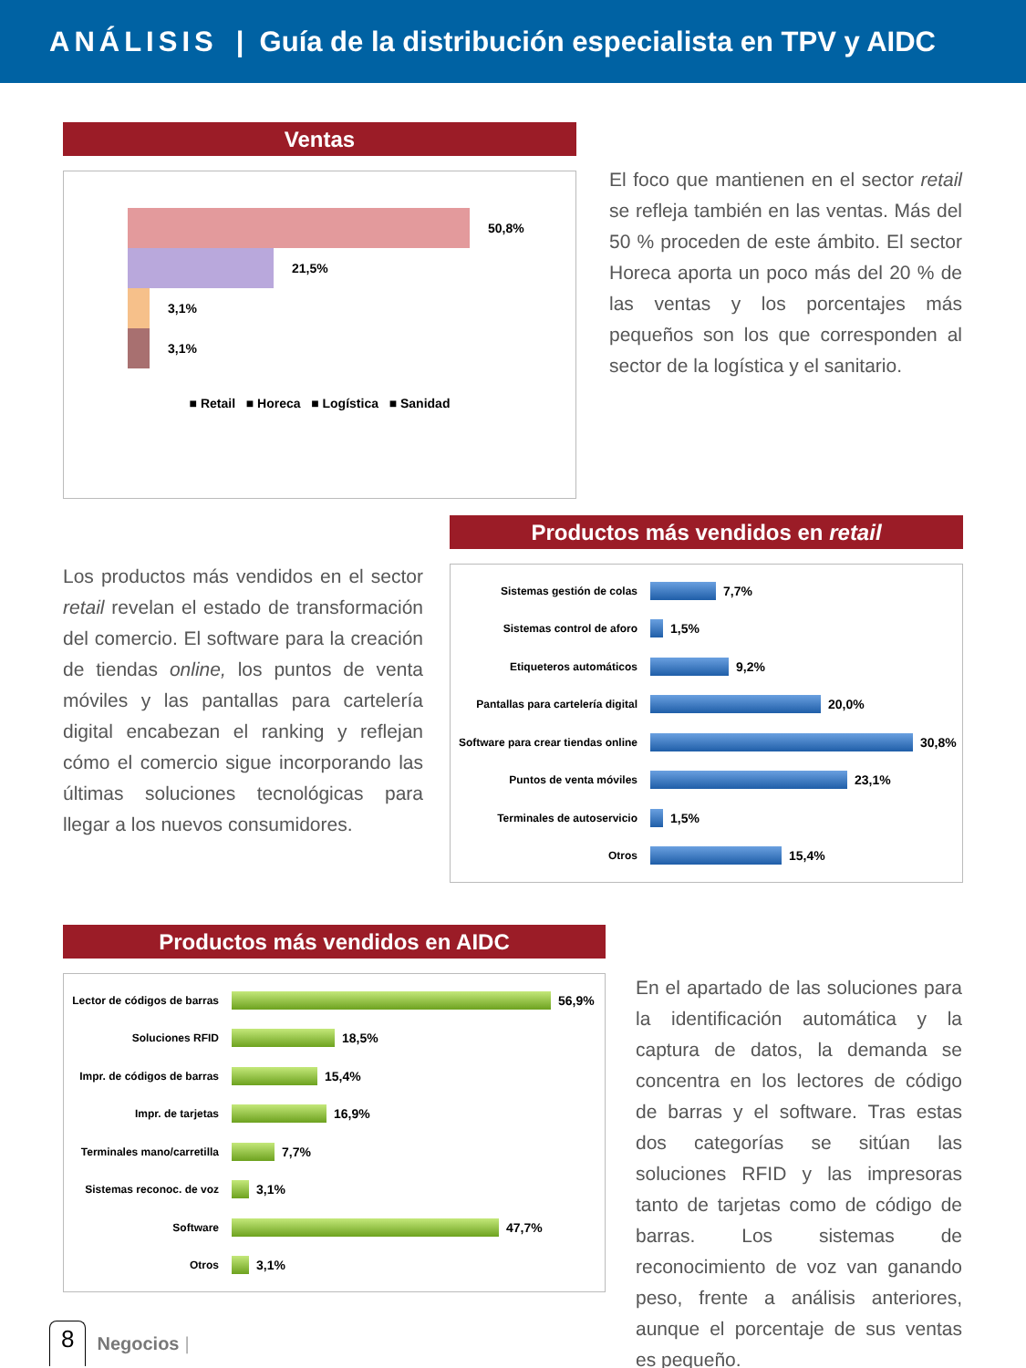ANÁLISIS | Guía de la distribución especialista en TPV y AIDC
Ventas
50,8%
21,5%
3,1%
3,1%
■ Retail ■ Horeca ■ Logística ■ Sanidad
El foco que mantienen en el sector retail se refleja también en las ventas. Más del 50 % proceden de este ámbito. El sector Horeca aporta un poco más del 20 % de las ventas y los porcentajes más pequeños son los que corresponden al sector de la logística y el sanitario.
Los productos más vendidos en el sector retail revelan el estado de transformación del comercio. El software para la creación de tiendas online, los puntos de venta móviles y las pantallas para cartelería digital encabezan el ranking y reflejan cómo el comercio sigue incorporando las últimas soluciones tecnológicas para llegar a los nuevos consumidores.
Productos más vendidos en retail
Sistemas gestión de colas
7,7%
Sistemas control de aforo
1,5%
Etiqueteros automáticos
9,2%
Pantallas para cartelería digital
20,0%
Software para crear tiendas online
30,8%
Puntos de venta móviles
23,1%
Terminales de autoservicio
1,5%
Otros
15,4%
Productos más vendidos en AIDC
Lector de códigos de barras
56,9%
Soluciones RFID
18,5%
Impr. de códigos de barras
15,4%
Impr. de tarjetas
16,9%
Terminales mano/carretilla
7,7%
Sistemas reconoc. de voz
3,1%
Software
47,7%
Otros
3,1%
En el apartado de las soluciones para la identificación automática y la captura de datos, la demanda se concentra en los lectores de código de barras y el software. Tras estas dos categorías se sitúan las soluciones RFID y las impresoras tanto de tarjetas como de código de barras. Los sistemas de reconocimiento de voz van ganando peso, frente a análisis anteriores, aunque el porcentaje de sus ventas es pequeño.
8 Negocios |